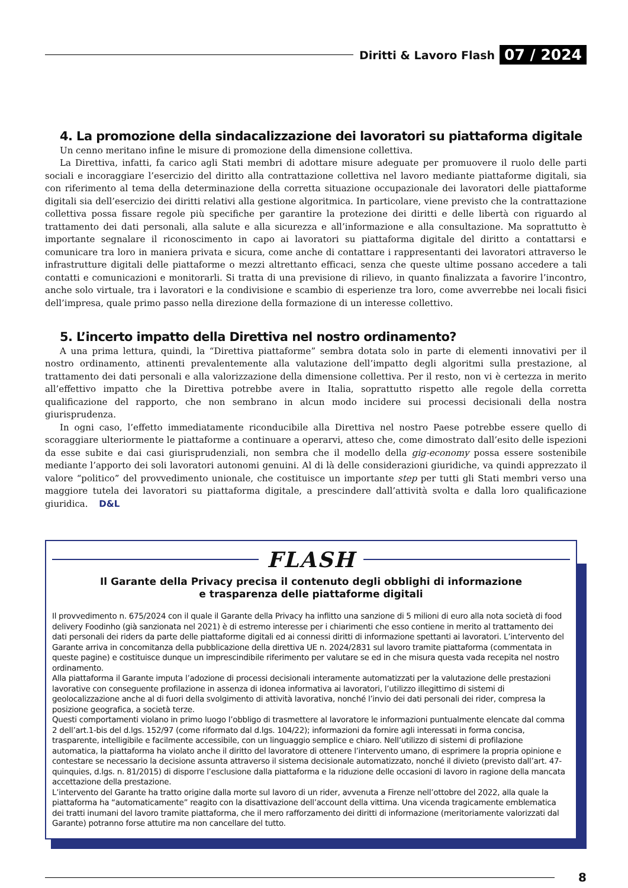Diritti & Lavoro Flash 07 / 2024
4. La promozione della sindacalizzazione dei lavoratori su piattaforma digitale
Un cenno meritano infine le misure di promozione della dimensione collettiva.
La Direttiva, infatti, fa carico agli Stati membri di adottare misure adeguate per promuovere il ruolo delle parti sociali e incoraggiare l’esercizio del diritto alla contrattazione collettiva nel lavoro mediante piattaforme digitali, sia con riferimento al tema della determinazione della corretta situazione occupazionale dei lavoratori delle piattaforme digitali sia dell’esercizio dei diritti relativi alla gestione algoritmica. In particolare, viene previsto che la contrattazione collettiva possa fissare regole più specifiche per garantire la protezione dei diritti e delle libertà con riguardo al trattamento dei dati personali, alla salute e alla sicurezza e all’informazione e alla consultazione. Ma soprattutto è importante segnalare il riconoscimento in capo ai lavoratori su piattaforma digitale del diritto a contattarsi e comunicare tra loro in maniera privata e sicura, come anche di contattare i rappresentanti dei lavoratori attraverso le infrastrutture digitali delle piattaforme o mezzi altrettanto efficaci, senza che queste ultime possano accedere a tali contatti e comunicazioni e monitorarli. Si tratta di una previsione di rilievo, in quanto finalizzata a favorire l’incontro, anche solo virtuale, tra i lavoratori e la condivisione e scambio di esperienze tra loro, come avverrebbe nei locali fisici dell’impresa, quale primo passo nella direzione della formazione di un interesse collettivo.
5. L’incerto impatto della Direttiva nel nostro ordinamento?
A una prima lettura, quindi, la “Direttiva piattaforme” sembra dotata solo in parte di elementi innovativi per il nostro ordinamento, attinenti prevalentemente alla valutazione dell’impatto degli algoritmi sulla prestazione, al trattamento dei dati personali e alla valorizzazione della dimensione collettiva. Per il resto, non vi è certezza in merito all’effettivo impatto che la Direttiva potrebbe avere in Italia, soprattutto rispetto alle regole della corretta qualificazione del rapporto, che non sembrano in alcun modo incidere sui processi decisionali della nostra giurisprudenza.
In ogni caso, l’effetto immediatamente riconducibile alla Direttiva nel nostro Paese potrebbe essere quello di scoraggiare ulteriormente le piattaforme a continuare a operarvi, atteso che, come dimostrato dall’esito delle ispezioni da esse subite e dai casi giurisprudenziali, non sembra che il modello della gig-economy possa essere sostenibile mediante l’apporto dei soli lavoratori autonomi genuini. Al di là delle considerazioni giuridiche, va quindi apprezzato il valore “politico” del provvedimento unionale, che costituisce un importante step per tutti gli Stati membri verso una maggiore tutela dei lavoratori su piattaforma digitale, a prescindere dall’attività svolta e dalla loro qualificazione giuridica. D&L
FLASH
Il Garante della Privacy precisa il contenuto degli obblighi di informazione
e trasparenza delle piattaforme digitali
Il provvedimento n. 675/2024 con il quale il Garante della Privacy ha inflitto una sanzione di 5 milioni di euro alla nota società di food delivery Foodinho (già sanzionata nel 2021) è di estremo interesse per i chiarimenti che esso contiene in merito al trattamento dei dati personali dei riders da parte delle piattaforme digitali ed ai connessi diritti di informazione spettanti ai lavoratori. L’intervento del Garante arriva in concomitanza della pubblicazione della direttiva UE n. 2024/2831 sul lavoro tramite piattaforma (commentata in queste pagine) e costituisce dunque un imprescindibile riferimento per valutare se ed in che misura questa vada recepita nel nostro ordinamento.
Alla piattaforma il Garante imputa l’adozione di processi decisionali interamente automatizzati per la valutazione delle prestazioni lavorative con conseguente profilazione in assenza di idonea informativa ai lavoratori, l’utilizzo illegittimo di sistemi di geolocalizzazione anche al di fuori della svolgimento di attività lavorativa, nonché l’invio dei dati personali dei rider, compresa la posizione geografica, a società terze.
Questi comportamenti violano in primo luogo l’obbligo di trasmettere al lavoratore le informazioni puntualmente elencate dal comma 2 dell’art.1-bis del d.lgs. 152/97 (come riformato dal d.lgs. 104/22); informazioni da fornire agli interessati in forma concisa, trasparente, intelligibile e facilmente accessibile, con un linguaggio semplice e chiaro. Nell’utilizzo di sistemi di profilazione automatica, la piattaforma ha violato anche il diritto del lavoratore di ottenere l’intervento umano, di esprimere la propria opinione e contestare se necessario la decisione assunta attraverso il sistema decisionale automatizzato, nonché il divieto (previsto dall’art. 47-quinquies, d.lgs. n. 81/2015) di disporre l’esclusione dalla piattaforma e la riduzione delle occasioni di lavoro in ragione della mancata accettazione della prestazione.
L’intervento del Garante ha tratto origine dalla morte sul lavoro di un rider, avvenuta a Firenze nell’ottobre del 2022, alla quale la piattaforma ha “automaticamente” reagito con la disattivazione dell’account della vittima. Una vicenda tragicamente emblematica dei tratti inumani del lavoro tramite piattaforma, che il mero rafforzamento dei diritti di informazione (meritoriamente valorizzati dal Garante) potranno forse attutire ma non cancellare del tutto.
8